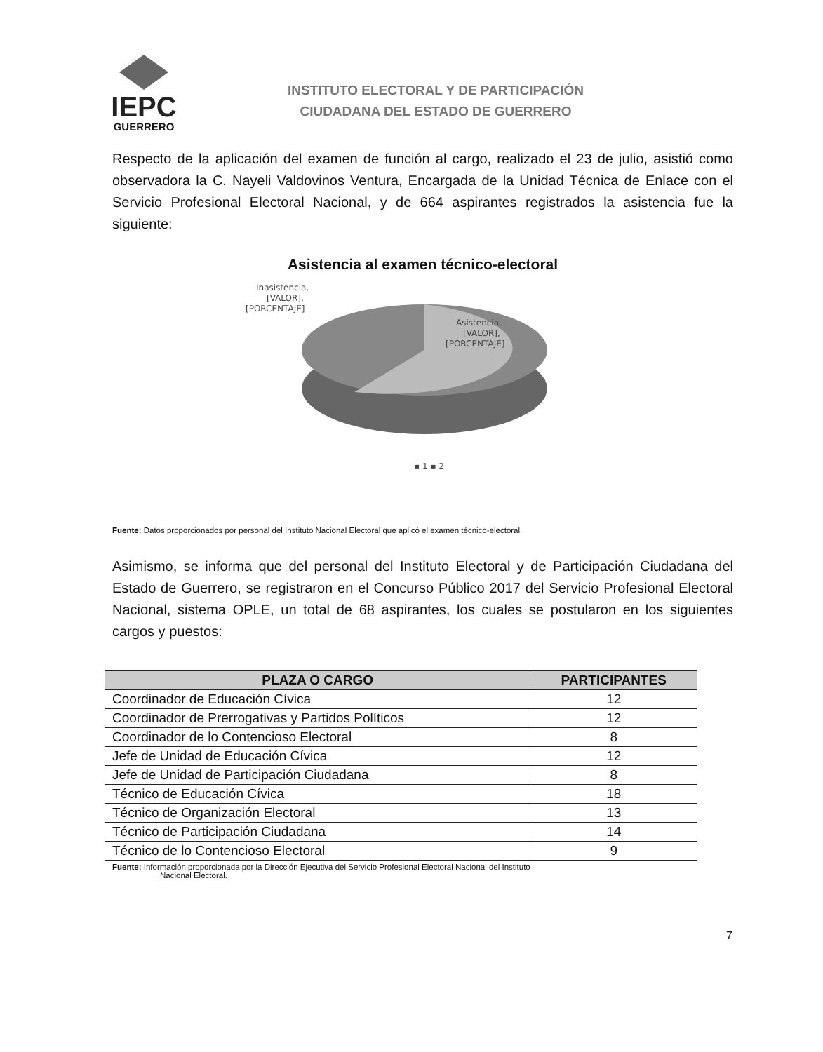IEPC
GUERRERO
INSTITUTO ELECTORAL Y DE PARTICIPACIÓN
CIUDADANA DEL ESTADO DE GUERRERO
Respecto de la aplicación del examen de función al cargo, realizado el 23 de julio, asistió como observadora la C. Nayeli Valdovinos Ventura, Encargada de la Unidad Técnica de Enlace con el Servicio Profesional Electoral Nacional, y de 664 aspirantes registrados la asistencia fue la siguiente:
Asistencia al examen técnico-electoral
Inasistencia,
[VALOR],
[PORCENTAJE]
Asistencia,
[VALOR],
[PORCENTAJE]
▪ 1 ▪ 2
Fuente: Datos proporcionados por personal del Instituto Nacional Electoral que aplicó el examen técnico-electoral.
Asimismo, se informa que del personal del Instituto Electoral y de Participación Ciudadana del Estado de Guerrero, se registraron en el Concurso Público 2017 del Servicio Profesional Electoral Nacional, sistema OPLE, un total de 68 aspirantes, los cuales se postularon en los siguientes cargos y puestos:
| PLAZA O CARGO | PARTICIPANTES |
| --- | --- |
| Coordinador de Educación Cívica | 12 |
| Coordinador de Prerrogativas y Partidos Políticos | 12 |
| Coordinador de lo Contencioso Electoral | 8 |
| Jefe de Unidad de Educación Cívica | 12 |
| Jefe de Unidad de Participación Ciudadana | 8 |
| Técnico de Educación Cívica | 18 |
| Técnico de Organización Electoral | 13 |
| Técnico de Participación Ciudadana | 14 |
| Técnico de lo Contencioso Electoral | 9 |
Fuente: Información proporcionada por la Dirección Ejecutiva del Servicio Profesional Electoral Nacional del Instituto
Nacional Electoral.
7